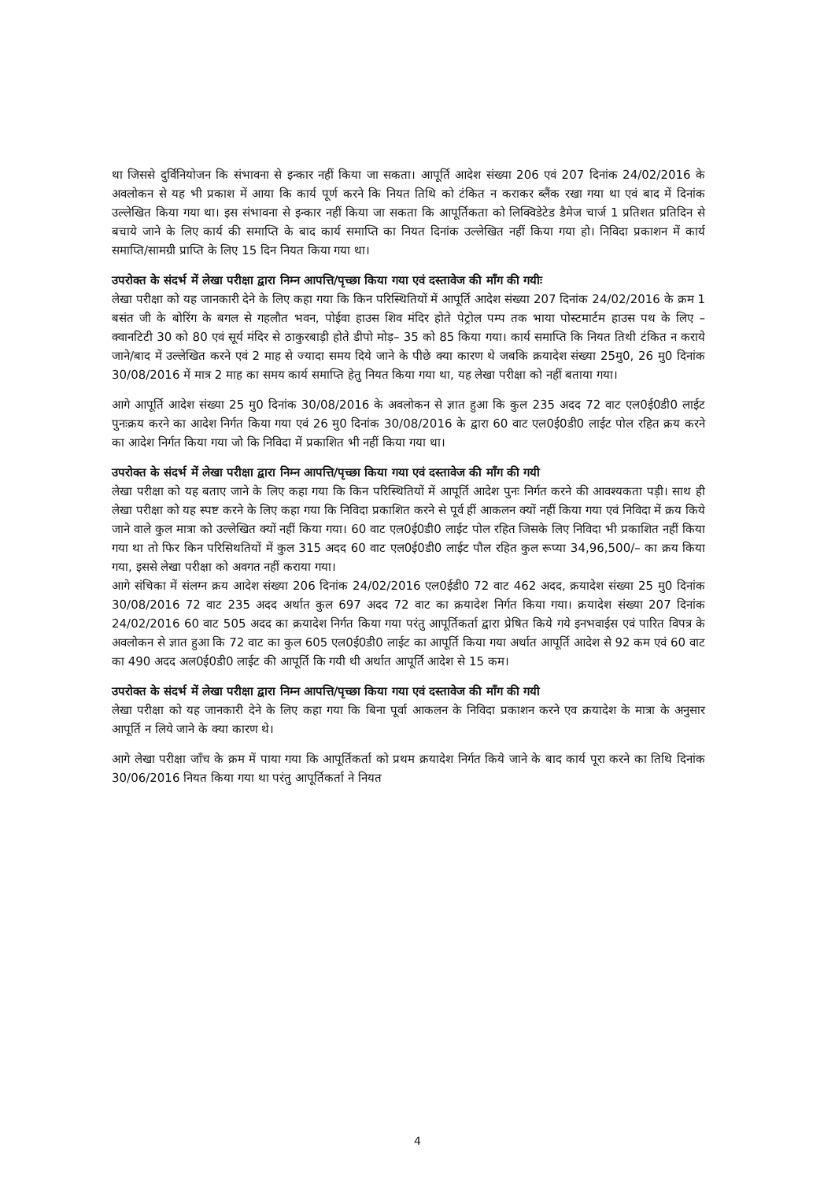था जिससे दुर्विनियोजन कि संभावना से इन्कार नहीं किया जा सकता। आपूर्ति आदेश संख्या 206 एवं 207 दिनांक 24/02/2016 के अवलोकन से यह भी प्रकाश में आया कि कार्य पूर्ण करने कि नियत तिथि को टंकित न कराकर ब्लैंक रखा गया था एवं बाद में दिनांक उल्लेखित किया गया था। इस संभावना से इन्कार नहीं किया जा सकता कि आपूर्तिकता को लिक्विडेटेड डैमेज चार्ज 1 प्रतिशत प्रतिदिन से बचाये जाने के लिए कार्य की समाप्ति के बाद कार्य समाप्ति का नियत दिनांक उल्लेखित नहीं किया गया हो। निविदा प्रकाशन में कार्य समाप्ति/सामग्री प्राप्ति के लिए 15 दिन नियत किया गया था।
उपरोक्त के संदर्भ में लेखा परीक्षा द्वारा निम्न आपत्ति/पृच्छा किया गया एवं दस्तावेज की माँग की गयीः
लेखा परीक्षा को यह जानकारी देने के लिए कहा गया कि किन परिस्थितियों में आपूर्ति आदेश संख्या 207 दिनांक 24/02/2016 के क्रम 1 बसंत जी के बोरिंग के बगल से गहलौत भवन, पोईवा हाउस शिव मंदिर होते पेट्रोल पम्प तक भाया पोस्टमार्टम हाउस पथ के लिए – क्वानटिटी 30 को 80 एवं सूर्य मंदिर से ठाकुरबाड़ी होते डीपो मोड़– 35 को 85 किया गया। कार्य समाप्ति कि नियत तिथी टंकित न कराये जाने/बाद में उल्लेखित करने एवं 2 माह से ज्यादा समय दिये जाने के पीछे क्या कारण थे जबकि क्रयादेश संख्या 25मु0, 26 मु0 दिनांक 30/08/2016 में मात्र 2 माह का समय कार्य समाप्ति हेतु नियत किया गया था, यह लेखा परीक्षा को नहीं बताया गया।
आगे आपूर्ति आदेश संख्या 25 मु0 दिनांक 30/08/2016 के अवलोकन से ज्ञात हुआ कि कुल 235 अदद 72 वाट एल0ई0डी0 लाईट पुनःक्रय करने का आदेश निर्गत किया गया एवं 26 मु0 दिनांक 30/08/2016 के द्वारा 60 वाट एल0ई0डी0 लाईट पोल रहित क्रय करने का आदेश निर्गत किया गया जो कि निविदा में प्रकाशित भी नहीं किया गया था।
उपरोक्त के संदर्भ में लेखा परीक्षा द्वारा निम्न आपत्ति/पृच्छा किया गया एवं दस्तावेज की माँग की गयी
लेखा परीक्षा को यह बताए जाने के लिए कहा गया कि किन परिस्थितियों में आपूर्ति आदेश पुनः निर्गत करने की आवश्यकता पड़ी। साथ ही लेखा परीक्षा को यह स्पष्ट करने के लिए कहा गया कि निविदा प्रकाशित करने से पूर्व हीं आकलन क्यों नहीं किया गया एवं निविदा में क्रय किये जाने वाले कुल मात्रा को उल्लेखित क्यों नहीं किया गया। 60 वाट एल0ई0डी0 लाईट पोल रहित जिसके लिए निविदा भी प्रकाशित नहीं किया गया था तो फिर किन परिसिथतियों में कुल 315 अदद 60 वाट एल0ई0डी0 लाईट पौल रहित कुल रूप्या 34,96,500/– का क्रय किया गया, इससे लेखा परीक्षा को अवगत नहीं कराया गया।
आगे संचिका में संलग्न क्रय आदेश संख्या 206 दिनांक 24/02/2016 एल0ईडी0 72 वाट 462 अदद, क्रयादेश संख्या 25 मु0 दिनांक 30/08/2016 72 वाट 235 अदद अर्थात कुल 697 अदद 72 वाट का क्रयादेश निर्गत किया गया। क्रयादेश संख्या 207 दिनांक 24/02/2016 60 वाट 505 अदद का क्रयादेश निर्गत किया गया परंतु आपूर्तिकर्ता द्वारा प्रेषित किये गये इनभवाईस एवं पारित विपत्र के अवलोकन से ज्ञात हुआ कि 72 वाट का कुल 605 एल0ई0डी0 लाईट का आपूर्ति किया गया अर्थात आपूर्ति आदेश से 92 कम एवं 60 वाट का 490 अदद अल0ई0डी0 लाईट की आपूर्ति कि गयी थी अर्थात आपूर्ति आदेश से 15 कम।
उपरोक्त के संदर्भ में लेखा परीक्षा द्वारा निम्न आपत्ति/पृच्छा किया गया एवं दस्तावेज की माँग की गयी
लेखा परीक्षा को यह जानकारी देने के लिए कहा गया कि बिना पूर्वा आकलन के निविदा प्रकाशन करने एव क्रयादेश के मात्रा के अनुसार आपूर्ति न लिये जाने के क्या कारण थे।
आगे लेखा परीक्षा जाँच के क्रम में पाया गया कि आपूर्तिकर्ता को प्रथम क्रयादेश निर्गत किये जाने के बाद कार्य पूरा करने का तिथि दिनांक 30/06/2016 नियत किया गया था परंतु आपूर्तिकर्ता ने नियत
4